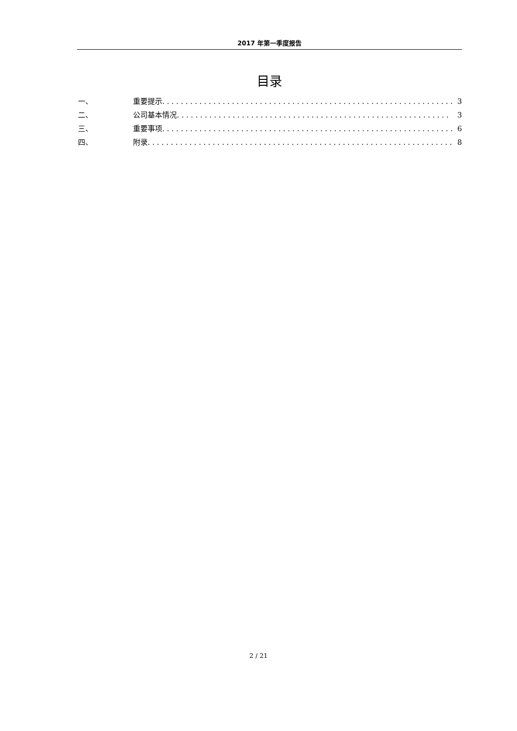2017 年第一季度报告
目录
一、 重要提示. . . . . . . . . . . . . . . . . . . . . . . . . . . . . . . . . . . . . . . . . . . . . . . . . . . . . . . . . . . . . . . 3
二、 公司基本情况. . . . . . . . . . . . . . . . . . . . . . . . . . . . . . . . . . . . . . . . . . . . . . . . . . . . . . . . . . . 3
三、 重要事项. . . . . . . . . . . . . . . . . . . . . . . . . . . . . . . . . . . . . . . . . . . . . . . . . . . . . . . . . . . . . . . 6
四、 附录. . . . . . . . . . . . . . . . . . . . . . . . . . . . . . . . . . . . . . . . . . . . . . . . . . . . . . . . . . . . . . . . . . . 8
2 / 21